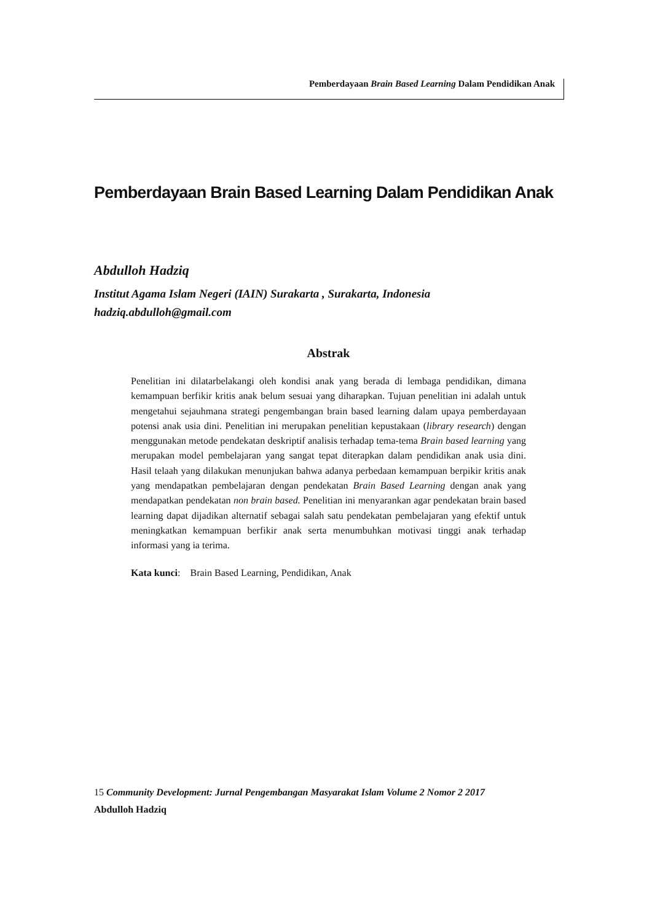Pemberdayaan Brain Based Learning Dalam Pendidikan Anak
Pemberdayaan Brain Based Learning Dalam Pendidikan Anak
Abdulloh Hadziq
Institut Agama Islam Negeri (IAIN) Surakarta , Surakarta, Indonesia
hadziq.abdulloh@gmail.com
Abstrak
Penelitian ini dilatarbelakangi oleh kondisi anak yang berada di lembaga pendidikan, dimana kemampuan berfikir kritis anak belum sesuai yang diharapkan. Tujuan penelitian ini adalah untuk mengetahui sejauhmana strategi pengembangan brain based learning dalam upaya pemberdayaan potensi anak usia dini. Penelitian ini merupakan penelitian kepustakaan (library research) dengan menggunakan metode pendekatan deskriptif analisis terhadap tema-tema Brain based learning yang merupakan model pembelajaran yang sangat tepat diterapkan dalam pendidikan anak usia dini. Hasil telaah yang dilakukan menunjukan bahwa adanya perbedaan kemampuan berpikir kritis anak yang mendapatkan pembelajaran dengan pendekatan Brain Based Learning dengan anak yang mendapatkan pendekatan non brain based. Penelitian ini menyarankan agar pendekatan brain based learning dapat dijadikan alternatif sebagai salah satu pendekatan pembelajaran yang efektif untuk meningkatkan kemampuan berfikir anak serta menumbuhkan motivasi tinggi anak terhadap informasi yang ia terima.
Kata kunci: Brain Based Learning, Pendidikan, Anak
15 Community Development: Jurnal Pengembangan Masyarakat Islam Volume 2 Nomor 2 2017
Abdulloh Hadziq